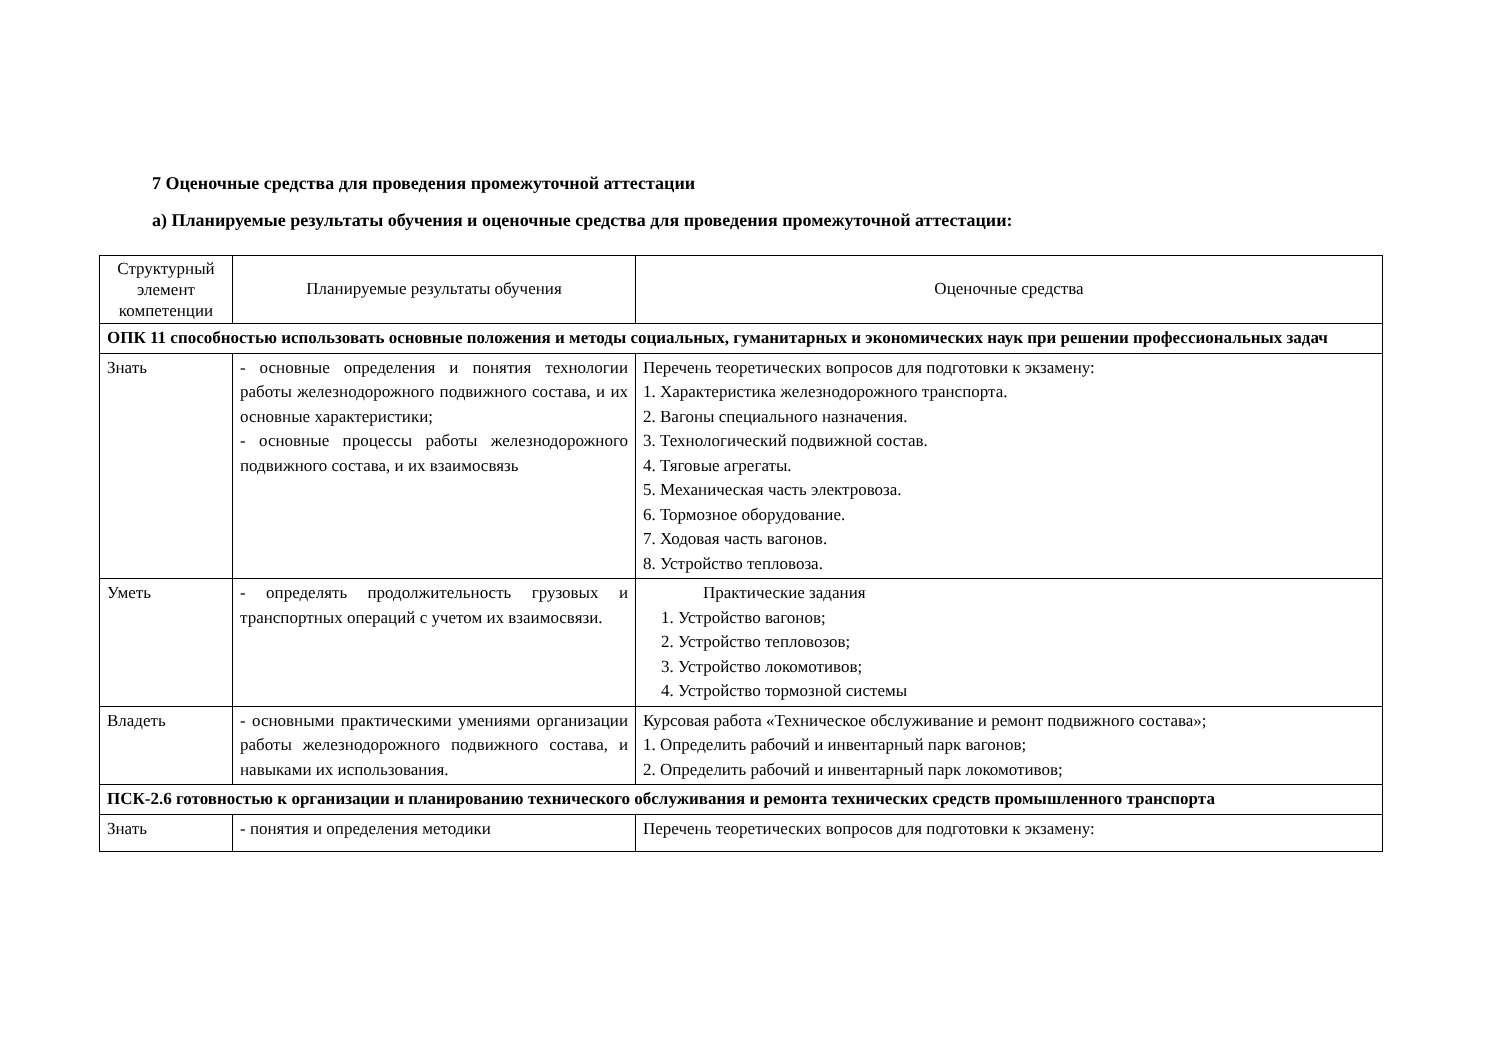7 Оценочные средства для проведения промежуточной аттестации
а) Планируемые результаты обучения и оценочные средства для проведения промежуточной аттестации:
| Структурный элемент компетенции | Планируемые результаты обучения | Оценочные средства |
| ОПК 11 способностью использовать основные положения и методы социальных, гуманитарных и экономических наук при решении профессиональных задач | | |
| Знать | - основные определения и понятия технологии работы железнодорожного подвижного состава, и их основные характеристики; - основные процессы работы железнодорожного подвижного состава, и их взаимосвязь | Перечень теоретических вопросов для подготовки к экзамену: 1. Характеристика железнодорожного транспорта. 2. Вагоны специального назначения. 3. Технологический подвижной состав. 4. Тяговые агрегаты. 5. Механическая часть электровоза. 6. Тормозное оборудование. 7. Ходовая часть вагонов. 8. Устройство тепловоза. |
| Уметь | - определять продолжительность грузовых и транспортных операций с учетом их взаимосвязи. | Практические задания 1. Устройство вагонов; 2. Устройство тепловозов; 3. Устройство локомотивов; 4. Устройство тормозной системы |
| Владеть | - основными практическими умениями организации работы железнодорожного подвижного состава, и навыками их использования. | Курсовая работа «Техническое обслуживание и ремонт подвижного состава»; 1. Определить рабочий и инвентарный парк вагонов; 2. Определить рабочий и инвентарный парк локомотивов; |
| ПСК-2.6 готовностью к организации и планированию технического обслуживания и ремонта технических средств промышленного транспорта | | |
| Знать | - понятия и определения методики | Перечень теоретических вопросов для подготовки к экзамену: |